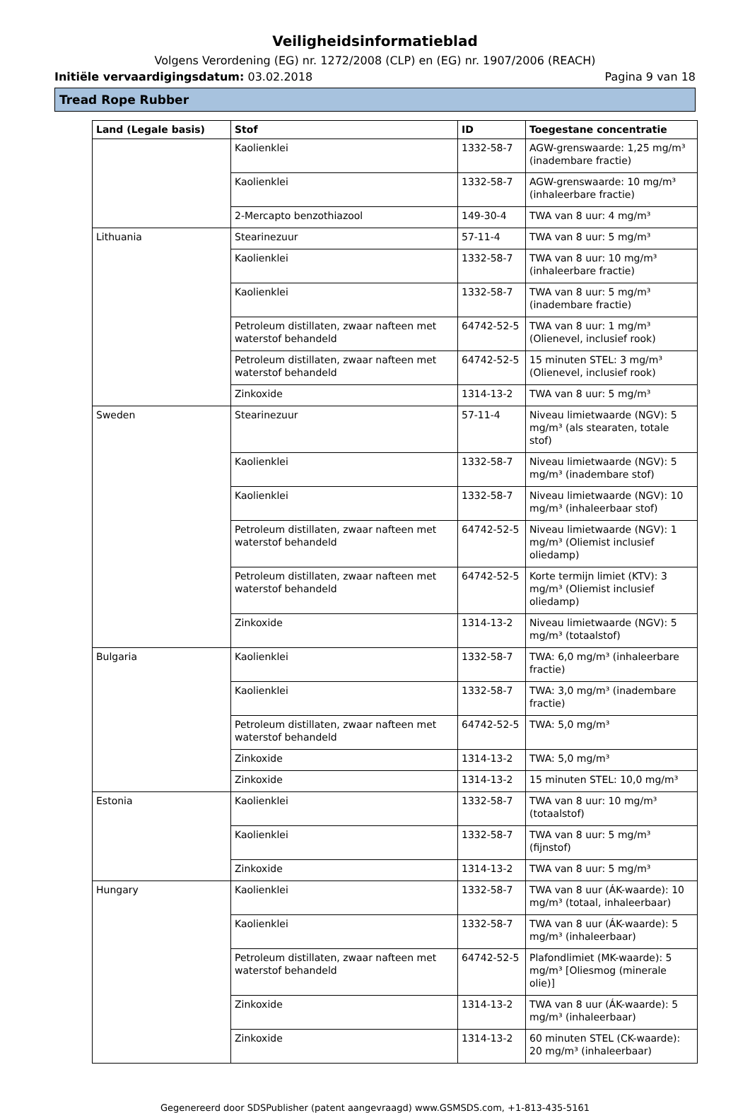Veiligheidsinformatieblad
Volgens Verordening (EG) nr. 1272/2008 (CLP) en (EG) nr. 1907/2006 (REACH)
Initiële vervaardigingsdatum: 03.02.2018 Pagina 9 van 18
Tread Rope Rubber
| Land (Legale basis) | Stof | ID | Toegestane concentratie |
| --- | --- | --- | --- |
| | Kaolienklei | 1332-58-7 | AGW-grenswaarde: 1,25 mg/m³ (inadembare fractie) |
| | Kaolienklei | 1332-58-7 | AGW-grenswaarde: 10 mg/m³ (inhaleerbare fractie) |
| | 2-Mercapto benzothiazool | 149-30-4 | TWA van 8 uur: 4 mg/m³ |
| Lithuania | Stearinezuur | 57-11-4 | TWA van 8 uur: 5 mg/m³ |
| | Kaolienklei | 1332-58-7 | TWA van 8 uur: 10 mg/m³ (inhaleerbare fractie) |
| | Kaolienklei | 1332-58-7 | TWA van 8 uur: 5 mg/m³ (inadembare fractie) |
| | Petroleum distillaten, zwaar nafteen met waterstof behandeld | 64742-52-5 | TWA van 8 uur: 1 mg/m³ (Olienevel, inclusief rook) |
| | Petroleum distillaten, zwaar nafteen met waterstof behandeld | 64742-52-5 | 15 minuten STEL: 3 mg/m³ (Olienevel, inclusief rook) |
| | Zinkoxide | 1314-13-2 | TWA van 8 uur: 5 mg/m³ |
| Sweden | Stearinezuur | 57-11-4 | Niveau limietwaarde (NGV): 5 mg/m³ (als stearaten, totale stof) |
| | Kaolienklei | 1332-58-7 | Niveau limietwaarde (NGV): 5 mg/m³ (inadembare stof) |
| | Kaolienklei | 1332-58-7 | Niveau limietwaarde (NGV): 10 mg/m³ (inhaleerbaar stof) |
| | Petroleum distillaten, zwaar nafteen met waterstof behandeld | 64742-52-5 | Niveau limietwaarde (NGV): 1 mg/m³ (Oliemist inclusief oliedamp) |
| | Petroleum distillaten, zwaar nafteen met waterstof behandeld | 64742-52-5 | Korte termijn limiet (KTV): 3 mg/m³ (Oliemist inclusief oliedamp) |
| | Zinkoxide | 1314-13-2 | Niveau limietwaarde (NGV): 5 mg/m³ (totaalstof) |
| Bulgaria | Kaolienklei | 1332-58-7 | TWA: 6,0 mg/m³ (inhaleerbare fractie) |
| | Kaolienklei | 1332-58-7 | TWA: 3,0 mg/m³ (inadembare fractie) |
| | Petroleum distillaten, zwaar nafteen met waterstof behandeld | 64742-52-5 | TWA: 5,0 mg/m³ |
| | Zinkoxide | 1314-13-2 | TWA: 5,0 mg/m³ |
| | Zinkoxide | 1314-13-2 | 15 minuten STEL: 10,0 mg/m³ |
| Estonia | Kaolienklei | 1332-58-7 | TWA van 8 uur: 10 mg/m³ (totaalstof) |
| | Kaolienklei | 1332-58-7 | TWA van 8 uur: 5 mg/m³ (fijnstof) |
| | Zinkoxide | 1314-13-2 | TWA van 8 uur: 5 mg/m³ |
| Hungary | Kaolienklei | 1332-58-7 | TWA van 8 uur (ÁK-waarde): 10 mg/m³ (totaal, inhaleerbaar) |
| | Kaolienklei | 1332-58-7 | TWA van 8 uur (ÁK-waarde): 5 mg/m³ (inhaleerbaar) |
| | Petroleum distillaten, zwaar nafteen met waterstof behandeld | 64742-52-5 | Plafondlimiet (MK-waarde): 5 mg/m³ [Oliesmog (minerale olie)] |
| | Zinkoxide | 1314-13-2 | TWA van 8 uur (ÁK-waarde): 5 mg/m³ (inhaleerbaar) |
| | Zinkoxide | 1314-13-2 | 60 minuten STEL (CK-waarde): 20 mg/m³ (inhaleerbaar) |
Gegenereerd door SDSPublisher (patent aangevraagd) www.GSMSDS.com, +1-813-435-5161